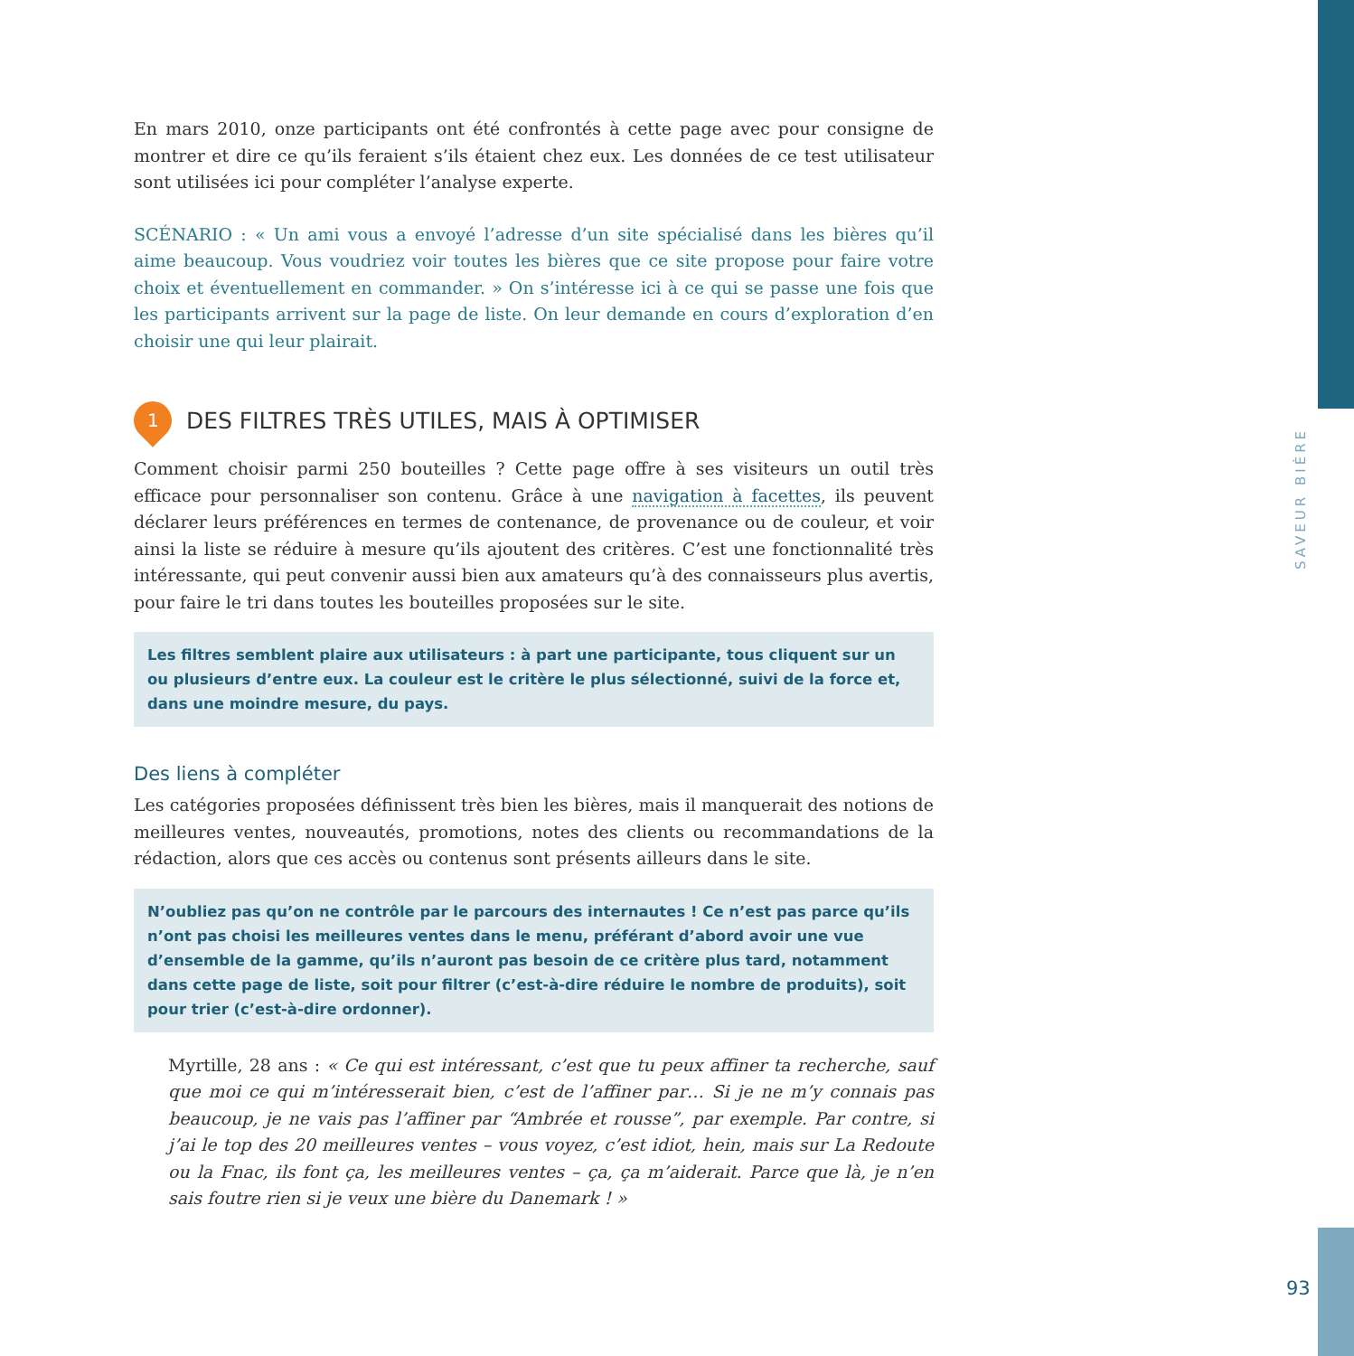SAVEUR BIÈRE
En mars 2010, onze participants ont été confrontés à cette page avec pour consigne de montrer et dire ce qu’ils feraient s’ils étaient chez eux. Les données de ce test utilisateur sont utilisées ici pour compléter l’analyse experte.
SCÉNARIO : « Un ami vous a envoyé l’adresse d’un site spécialisé dans les bières qu’il aime beaucoup. Vous voudriez voir toutes les bières que ce site propose pour faire votre choix et éventuellement en commander. » On s’intéresse ici à ce qui se passe une fois que les participants arrivent sur la page de liste. On leur demande en cours d’exploration d’en choisir une qui leur plairait.
1
DES FILTRES TRÈS UTILES, MAIS À OPTIMISER
Comment choisir parmi 250 bouteilles ? Cette page offre à ses visiteurs un outil très efficace pour personnaliser son contenu. Grâce à une navigation à facettes, ils peuvent déclarer leurs préférences en termes de contenance, de provenance ou de couleur, et voir ainsi la liste se réduire à mesure qu’ils ajoutent des critères. C’est une fonctionnalité très intéressante, qui peut convenir aussi bien aux amateurs qu’à des connaisseurs plus avertis, pour faire le tri dans toutes les bouteilles proposées sur le site.
Les filtres semblent plaire aux utilisateurs : à part une participante, tous cliquent sur un ou plusieurs d’entre eux. La couleur est le critère le plus sélectionné, suivi de la force et, dans une moindre mesure, du pays.
Des liens à compléter
Les catégories proposées définissent très bien les bières, mais il manquerait des notions de meilleures ventes, nouveautés, promotions, notes des clients ou recommandations de la rédaction, alors que ces accès ou contenus sont présents ailleurs dans le site.
N’oubliez pas qu’on ne contrôle par le parcours des internautes ! Ce n’est pas parce qu’ils n’ont pas choisi les meilleures ventes dans le menu, préférant d’abord avoir une vue d’ensemble de la gamme, qu’ils n’auront pas besoin de ce critère plus tard, notamment dans cette page de liste, soit pour filtrer (c’est-à-dire réduire le nombre de produits), soit pour trier (c’est-à-dire ordonner).
Myrtille, 28 ans : « Ce qui est intéressant, c’est que tu peux affiner ta recherche, sauf que moi ce qui m’intéresserait bien, c’est de l’affiner par… Si je ne m’y connais pas beaucoup, je ne vais pas l’affiner par “Ambrée et rousse”, par exemple. Par contre, si j’ai le top des 20 meilleures ventes – vous voyez, c’est idiot, hein, mais sur La Redoute ou la Fnac, ils font ça, les meilleures ventes – ça, ça m’aiderait. Parce que là, je n’en sais foutre rien si je veux une bière du Danemark ! »
93